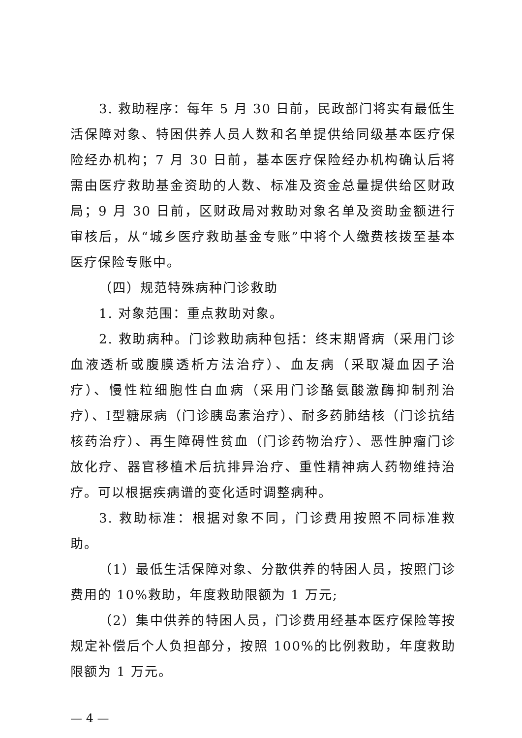3. 救助程序：每年 5 月 30 日前，民政部门将实有最低生活保障对象、特困供养人员人数和名单提供给同级基本医疗保险经办机构；7 月 30 日前，基本医疗保险经办机构确认后将需由医疗救助基金资助的人数、标准及资金总量提供给区财政局；9 月 30 日前，区财政局对救助对象名单及资助金额进行审核后，从“城乡医疗救助基金专账”中将个人缴费核拨至基本医疗保险专账中。
（四）规范特殊病种门诊救助
1. 对象范围：重点救助对象。
2. 救助病种。门诊救助病种包括：终末期肾病（采用门诊血液透析或腹膜透析方法治疗）、血友病（采取凝血因子治疗）、慢性粒细胞性白血病（采用门诊酪氨酸激酶抑制剂治疗）、Ⅰ型糖尿病（门诊胰岛素治疗）、耐多药肺结核（门诊抗结核药治疗）、再生障碍性贫血（门诊药物治疗）、恶性肿瘤门诊放化疗、器官移植术后抗排异治疗、重性精神病人药物维持治疗。可以根据疾病谱的变化适时调整病种。
3. 救助标准：根据对象不同，门诊费用按照不同标准救助。
（1）最低生活保障对象、分散供养的特困人员，按照门诊费用的 10%救助，年度救助限额为 1 万元;
（2）集中供养的特困人员，门诊费用经基本医疗保险等按规定补偿后个人负担部分，按照 100%的比例救助，年度救助限额为 1 万元。
— 4 —